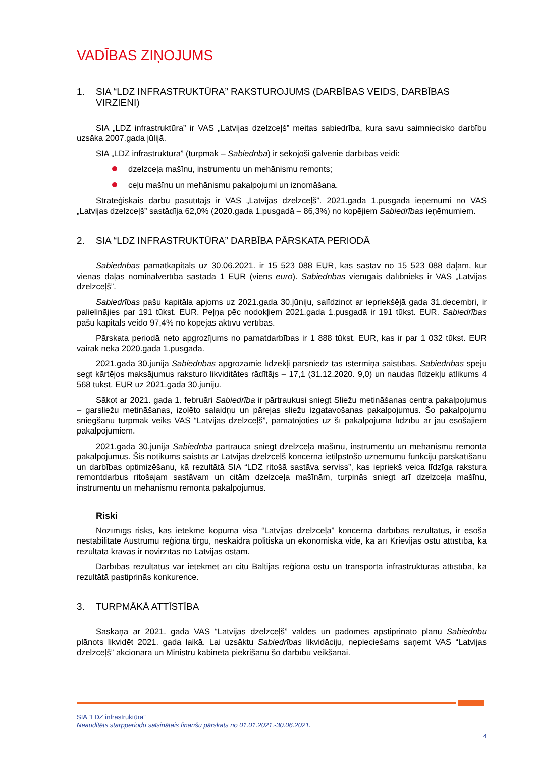VADĪBAS ZIŅOJUMS
1. SIA “LDZ INFRASTRUKTŪRA” RAKSTUROJUMS (DARBĪBAS VEIDS, DARBĪBAS VIRZIENI)
SIA „LDZ infrastruktūra” ir VAS „Latvijas dzelzceļš” meitas sabiedrība, kura savu saimniecisko darbību uzsāka 2007.gada jūlijā.
SIA „LDZ infrastruktūra” (turpmāk – Sabiedrība) ir sekojoši galvenie darbības veidi:
dzelzceļa mašīnu, instrumentu un mehānismu remonts;
ceļu mašīnu un mehānismu pakalpojumi un iznomāšana.
Stratēģiskais darbu pasūtītājs ir VAS „Latvijas dzelzceļš”. 2021.gada 1.pusgadā ieņēmumi no VAS „Latvijas dzelzceļš” sastādīja 62,0% (2020.gada 1.pusgadā – 86,3%) no kopējiem Sabiedrības ieņēmumiem.
2. SIA “LDZ INFRASTRUKTŪRA” DARBĪBA PĀRSKATA PERIODĀ
Sabiedrības pamatkapitāls uz 30.06.2021. ir 15 523 088 EUR, kas sastāv no 15 523 088 daļām, kur vienas daļas nominālvērtība sastāda 1 EUR (viens euro). Sabiedrības vienīgais dalībnieks ir VAS „Latvijas dzelzceļš”.
Sabiedrības pašu kapitāla apjoms uz 2021.gada 30.jūniju, salīdzinot ar iepriekšējā gada 31.decembri, ir palielinājies par 191 tūkst. EUR. Peļņa pēc nodokļiem 2021.gada 1.pusgadā ir 191 tūkst. EUR. Sabiedrības pašu kapitāls veido 97,4% no kopējas aktīvu vērtības.
Pārskata periodā neto apgrozījums no pamatdarbības ir 1 888 tūkst. EUR, kas ir par 1 032 tūkst. EUR vairāk nekā 2020.gada 1.pusgada.
2021.gada 30.jūnijā Sabiedrības apgrozāmie līdzekļi pārsniedz tās īstermiņa saistības. Sabiedrības spēju segt kārtējos maksājumus raksturo likviditātes rādītājs – 17,1 (31.12.2020. 9,0) un naudas līdzekļu atlikums 4 568 tūkst. EUR uz 2021.gada 30.jūniju.
Sākot ar 2021. gada 1. februāri Sabiedrība ir pārtraukusi sniegt Sliežu metināšanas centra pakalpojumus – garsliežu metināšanas, izolēto salaidņu un pārejas sliežu izgatavošanas pakalpojumus. Šo pakalpojumu sniegšanu turpmāk veiks VAS “Latvijas dzelzceļš”, pamatojoties uz šī pakalpojuma līdzību ar jau esošajiem pakalpojumiem.
2021.gada 30.jūnijā Sabiedrība pārtrauca sniegt dzelzceļa mašīnu, instrumentu un mehānismu remonta pakalpojumus. Šis notikums saistīts ar Latvijas dzelzceļš koncernā ietilpstošo uzņēmumu funkciju pārskatīšanu un darbības optimizēšanu, kā rezultātā SIA “LDZ ritošā sastāva serviss”, kas iepriekš veica līdzīga rakstura remontdarbus ritošajam sastāvam un citām dzelzceļa mašīnām, turpinās sniegt arī dzelzceļa mašīnu, instrumentu un mehānismu remonta pakalpojumus.
Riski
Nozīmīgs risks, kas ietekmē kopumā visa “Latvijas dzelzceļa” koncerna darbības rezultātus, ir esošā nestabilitāte Austrumu reģiona tirgū, neskaidrā politiskā un ekonomiskā vide, kā arī Krievijas ostu attīstība, kā rezultātā kravas ir novirzītas no Latvijas ostām.
Darbības rezultātus var ietekmēt arī citu Baltijas reģiona ostu un transporta infrastruktūras attīstība, kā rezultātā pastiprinās konkurence.
3. TURPMĀKĀ ATTĪSTĪBA
Saskaņā ar 2021. gadā VAS “Latvijas dzelzceļš” valdes un padomes apstiprināto plānu Sabiedrību plānots likvidēt 2021. gada laikā. Lai uzsāktu Sabiedrības likvidāciju, nepieciešams saņemt VAS “Latvijas dzelzceļš” akcionāra un Ministru kabineta piekrišanu šo darbību veikšanai.
SIA “LDZ infrastruktūra”
Neauditēts starpperiodu saīsinātais finanšu pārskats no 01.01.2021.-30.06.2021.
4